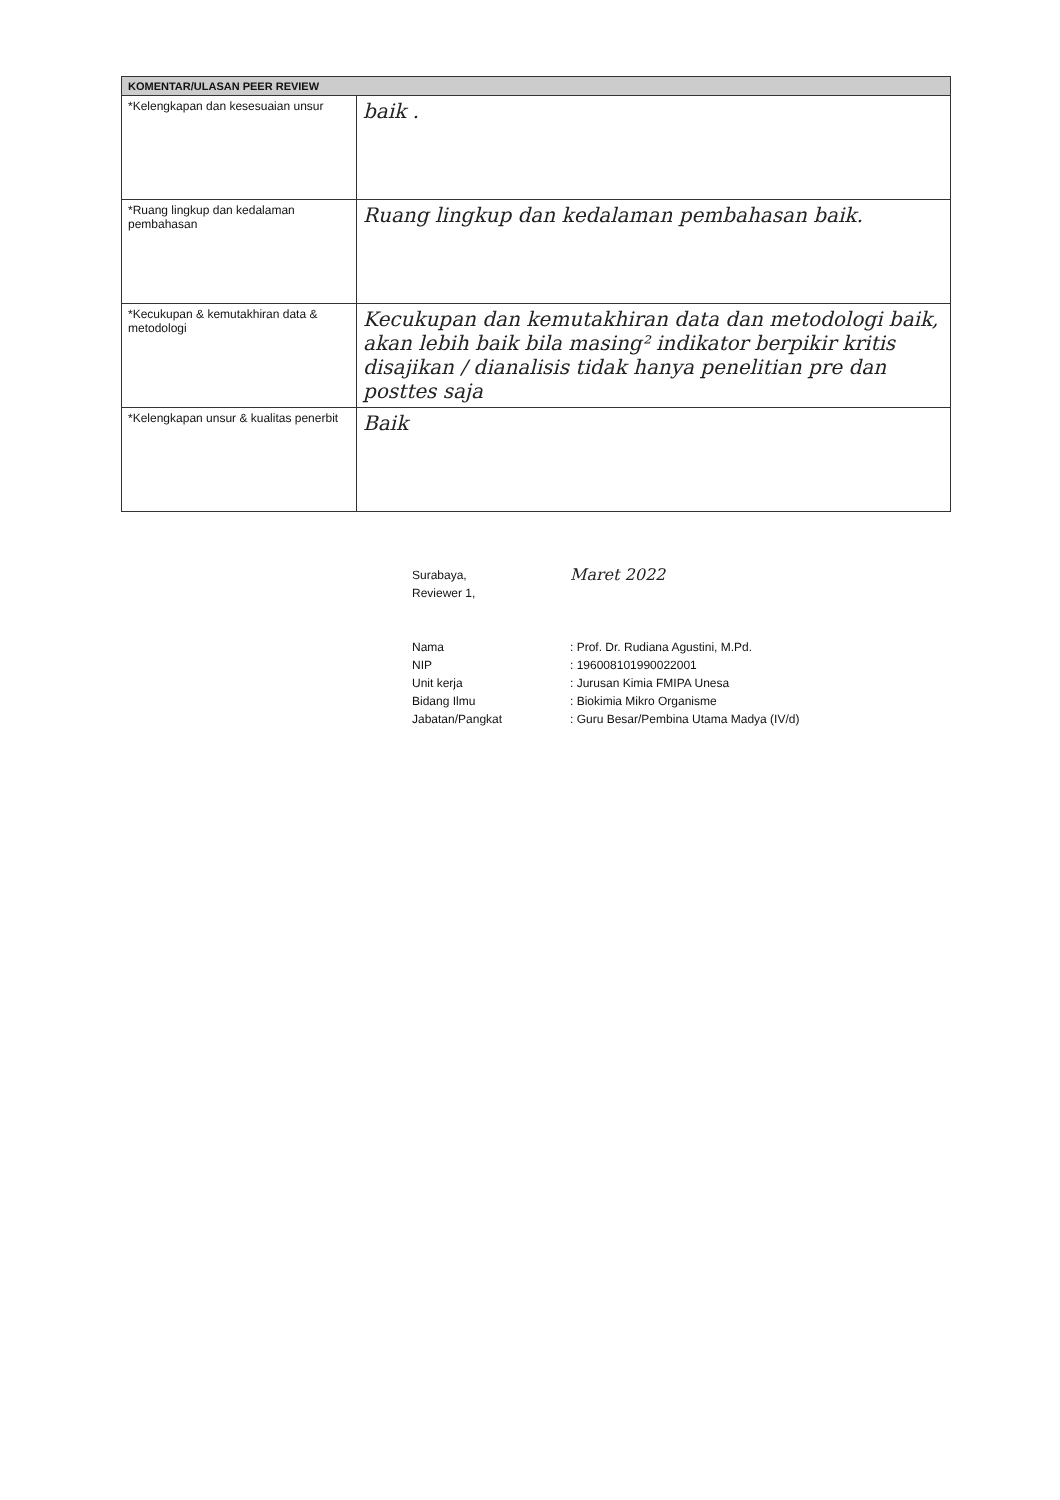| KOMENTAR/ULASAN PEER REVIEW | |
| --- | --- |
| *Kelengkapan dan kesesuaian unsur | baik . |
| *Ruang lingkup dan kedalaman pembahasan | Ruang lingkup dan kedalaman pembahasan baik. |
| *Kecukupan & kemutakhiran data & metodologi | Kecukupan dan kemutakhiran data dan metodologi baik, akan lebih baik bila masing² indikator berpikir kritis disajikan / dianalisis tidak hanya penelitian pre dan posttes saja |
| *Kelengkapan unsur & kualitas penerbit | Baik |
Surabaya, Maret 2022
Reviewer 1,
Nama: Prof. Dr. Rudiana Agustini, M.Pd.
NIP: 196008101990022001
Unit kerja: Jurusan Kimia FMIPA Unesa
Bidang Ilmu: Biokimia Mikro Organisme
Jabatan/Pangkat: Guru Besar/Pembina Utama Madya (IV/d)